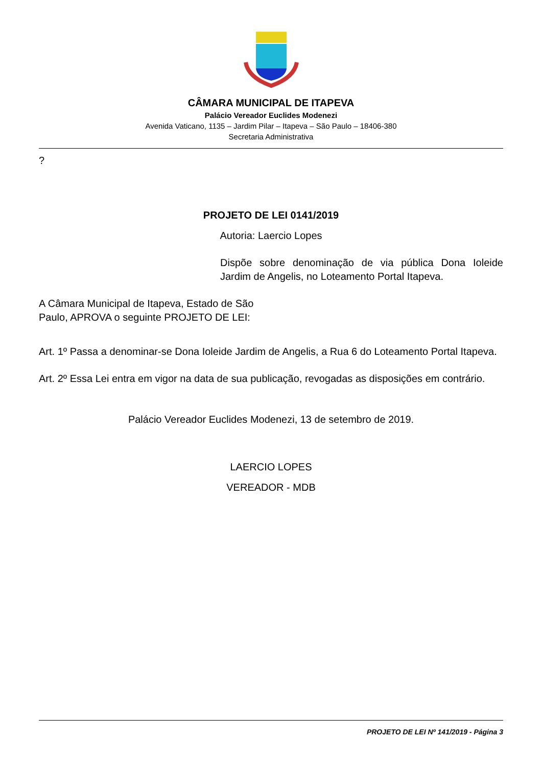CÂMARA MUNICIPAL DE ITAPEVA
Palácio Vereador Euclides Modenezi
Avenida Vaticano, 1135 – Jardim Pilar – Itapeva – São Paulo – 18406-380
Secretaria Administrativa
?
PROJETO DE LEI 0141/2019
Autoria: Laercio Lopes
Dispõe sobre denominação de via pública Dona Ioleide Jardim de Angelis, no Loteamento Portal Itapeva.
A Câmara Municipal de Itapeva, Estado de São Paulo, APROVA o seguinte PROJETO DE LEI:
Art. 1º Passa a denominar-se Dona Ioleide Jardim de Angelis, a Rua 6 do Loteamento Portal Itapeva.
Art. 2º Essa Lei entra em vigor na data de sua publicação, revogadas as disposições em contrário.
Palácio Vereador Euclides Modenezi, 13 de setembro de 2019.
LAERCIO LOPES
VEREADOR - MDB
PROJETO DE LEI Nº 141/2019 - Página 3